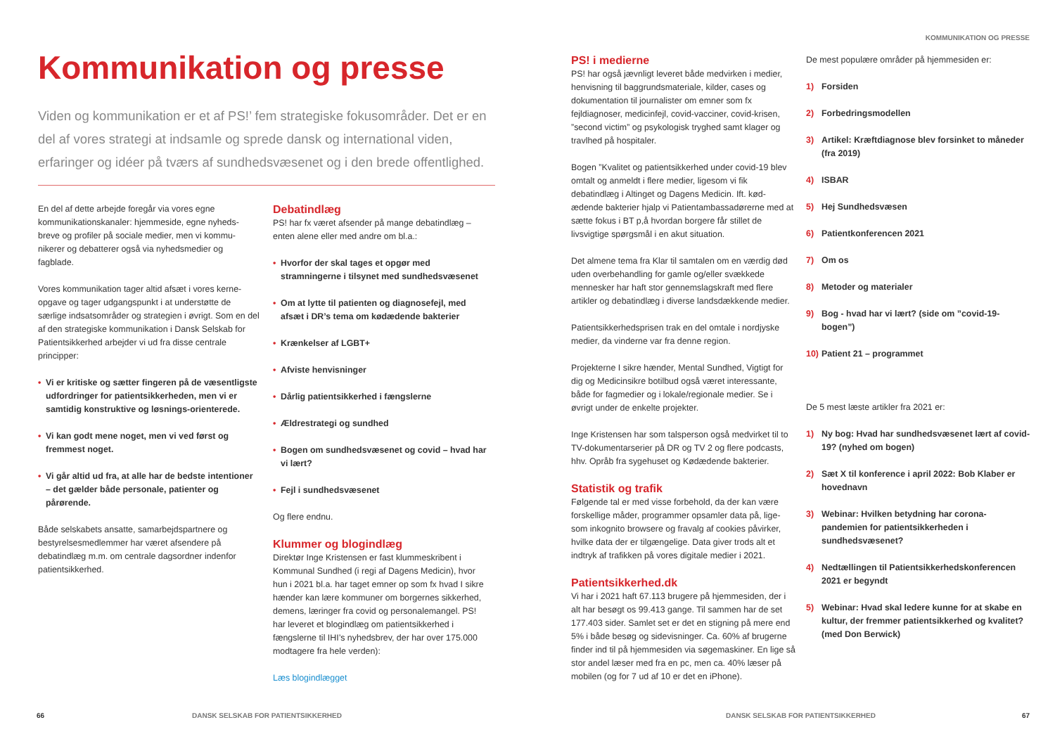Kommunikation og presse
Viden og kommunikation er et af PS!’ fem strategiske fokusområder. Det er en del af vores strategi at indsamle og sprede dansk og international viden, erfaringer og idéer på tværs af sundhedsvæsenet og i den brede offentlighed.
En del af dette arbejde foregår via vores egne kommunikationskanaler: hjemmeside, egne nyheds-breve og profiler på sociale medier, men vi kommu-nikerer og debatterer også via nyhedsmedier og fagblade.
Vores kommunikation tager altid afsæt i vores kerne-opgave og tager udgangspunkt i at understøtte de særlige indsatsområder og strategien i øvrigt. Som en del af den strategiske kommunikation i Dansk Selskab for Patientsikkerhed arbejder vi ud fra disse centrale principper:
• Vi er kritiske og sætter fingeren på de væsentligste udfordringer for patientsikkerheden, men vi er samtidig konstruktive og løsnings-orienterede.
• Vi kan godt mene noget, men vi ved først og fremmest noget.
• Vi går altid ud fra, at alle har de bedste intentioner – det gælder både personale, patienter og pårørende.
Både selskabets ansatte, samarbejdspartnere og bestyrelsesmedlemmer har været afsendere på debatindlæg m.m. om centrale dagsordner indenfor patientsikkerhed.
Debatindlæg
PS! har fx været afsender på mange debatindlæg – enten alene eller med andre om bl.a.:
• Hvorfor der skal tages et opgør med stramningerne i tilsynet med sundhedsvæsenet
• Om at lytte til patienten og diagnosefejl, med afsæt i DR’s tema om kødædende bakterier
• Krænkelser af LGBT+
• Afviste henvisninger
• Dårlig patientsikkerhed i fængslerne
• Ældrestrategi og sundhed
• Bogen om sundhedsvæsenet og covid – hvad har vi lært?
• Fejl i sundhedsvæsenet
Og flere endnu.
Klummer og blogindlæg
Direktør Inge Kristensen er fast klummeskribent i Kommunal Sundhed (i regi af Dagens Medicin), hvor hun i 2021 bl.a. har taget emner op som fx hvad I sikre hænder kan lære kommuner om borgernes sikkerhed, demens, læringer fra covid og personalemangel. PS! har leveret et blogindlæg om patientsikkerhed i fængslerne til IHI’s nyhedsbrev, der har over 175.000 modtagere fra hele verden):
Læs blogindlægget
66
DANSK SELSKAB FOR PATIENTSIKKERHED
KOMMUNIKATION OG PRESSE
PS! i medierne
PS! har også jævnligt leveret både medvirken i medier, henvisning til baggrundsmateriale, kilder, cases og dokumentation til journalister om emner som fx fejldiagnoser, medicinfejl, covid-vacciner, covid-krisen, ”second victim” og psykologisk tryghed samt klager og travlhed på hospitaler.
Bogen ”Kvalitet og patientsikkerhed under covid-19 blev omtalt og anmeldt i flere medier, ligesom vi fik debatindlæg i Altinget og Dagens Medicin. Ift. kød-ædende bakterier hjalp vi Patientambassadørerne med at sætte fokus i BT p,å hvordan borgere får stillet de livsvigtige spørgsmål i en akut situation.
Det almene tema fra Klar til samtalen om en værdig død uden overbehandling for gamle og/eller svækkede mennesker har haft stor gennemslagskraft med flere artikler og debatindlæg i diverse landsdækkende medier.
Patientsikkerhedsprisen trak en del omtale i nordjyske medier, da vinderne var fra denne region.
Projekterne I sikre hænder, Mental Sundhed, Vigtigt for dig og Medicinsikre botilbud også været interessante, både for fagmedier og i lokale/regionale medier. Se i øvrigt under de enkelte projekter.
Inge Kristensen har som talsperson også medvirket til to TV-dokumentarserier på DR og TV 2 og flere podcasts, hhv. Opråb fra sygehuset og Kødædende bakterier.
Statistik og trafik
Følgende tal er med visse forbehold, da der kan være forskellige måder, programmer opsamler data på, lige-som inkognito browsere og fravalg af cookies påvirker, hvilke data der er tilgængelige. Data giver trods alt et indtryk af trafikken på vores digitale medier i 2021.
Patientsikkerhed.dk
Vi har i 2021 haft 67.113 brugere på hjemmesiden, der i alt har besøgt os 99.413 gange. Til sammen har de set 177.403 sider. Samlet set er det en stigning på mere end 5% i både besøg og sidevisninger. Ca. 60% af brugerne finder ind til på hjemmesiden via søgemaskiner. En lige så stor andel læser med fra en pc, men ca. 40% læser på mobilen (og for 7 ud af 10 er det en iPhone).
De mest populære områder på hjemmesiden er:
1) Forsiden
2) Forbedringsmodellen
3) Artikel: Kræftdiagnose blev forsinket to måneder (fra 2019)
4) ISBAR
5) Hej Sundhedsvæsen
6) Patientkonferencen 2021
7) Om os
8) Metoder og materialer
9) Bog - hvad har vi lært? (side om ”covid-19-bogen”)
10) Patient 21 – programmet
De 5 mest læste artikler fra 2021 er:
1) Ny bog: Hvad har sundhedsvæsenet lært af covid-19? (nyhed om bogen)
2) Sæt X til konference i april 2022: Bob Klaber er hovednavn
3) Webinar: Hvilken betydning har corona-pandemien for patientsikkerheden i sundhedsvæsenet?
4) Nedtællingen til Patientsikkerhedskonferencen 2021 er begyndt
5) Webinar: Hvad skal ledere kunne for at skabe en kultur, der fremmer patientsikkerhed og kvalitet? (med Don Berwick)
DANSK SELSKAB FOR PATIENTSIKKERHED
67